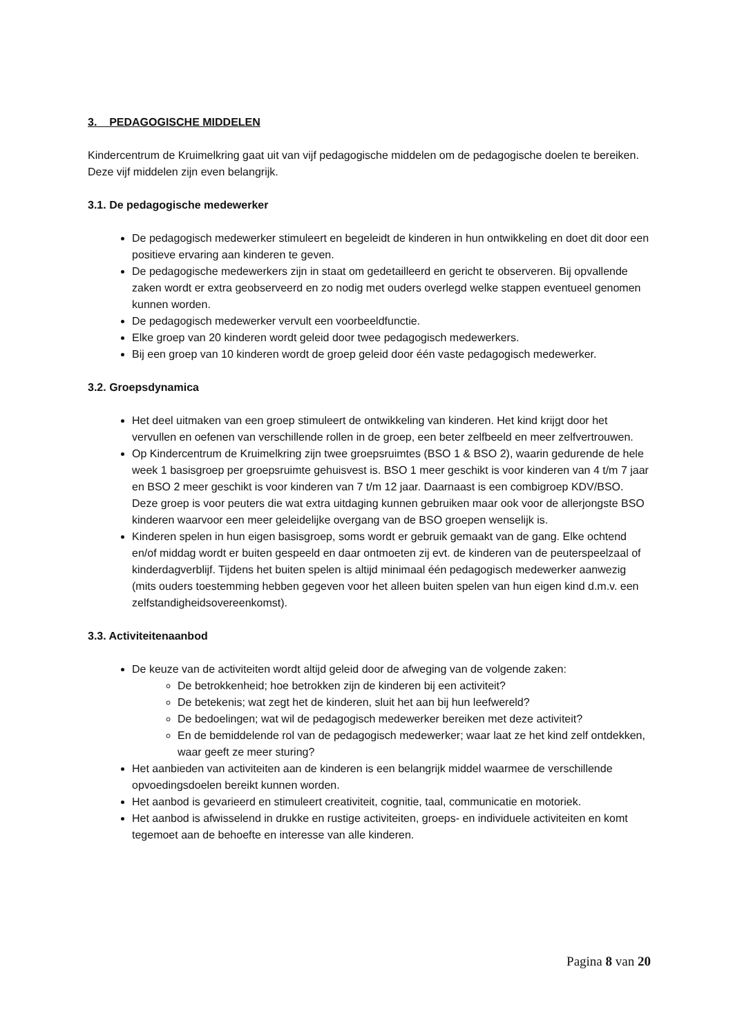3. PEDAGOGISCHE MIDDELEN
Kindercentrum de Kruimelkring gaat uit van vijf pedagogische middelen om de pedagogische doelen te bereiken. Deze vijf middelen zijn even belangrijk.
3.1. De pedagogische medewerker
De pedagogisch medewerker stimuleert en begeleidt de kinderen in hun ontwikkeling en doet dit door een positieve ervaring aan kinderen te geven.
De pedagogische medewerkers zijn in staat om gedetailleerd en gericht te observeren. Bij opvallende zaken wordt er extra geobserveerd en zo nodig met ouders overlegd welke stappen eventueel genomen kunnen worden.
De pedagogisch medewerker vervult een voorbeeldfunctie.
Elke groep van 20 kinderen wordt geleid door twee pedagogisch medewerkers.
Bij een groep van 10 kinderen wordt de groep geleid door één vaste pedagogisch medewerker.
3.2. Groepsdynamica
Het deel uitmaken van een groep stimuleert de ontwikkeling van kinderen. Het kind krijgt door het vervullen en oefenen van verschillende rollen in de groep, een beter zelfbeeld en meer zelfvertrouwen.
Op Kindercentrum de Kruimelkring zijn twee groepsruimtes (BSO 1 & BSO 2), waarin gedurende de hele week 1 basisgroep per groepsruimte gehuisvest is. BSO 1 meer geschikt is voor kinderen van 4 t/m 7 jaar en BSO 2 meer geschikt is voor kinderen van 7 t/m 12 jaar. Daarnaast is een combigroep KDV/BSO. Deze groep is voor peuters die wat extra uitdaging kunnen gebruiken maar ook voor de allerjongste BSO kinderen waarvoor een meer geleidelijke overgang van de BSO groepen wenselijk is.
Kinderen spelen in hun eigen basisgroep, soms wordt er gebruik gemaakt van de gang. Elke ochtend en/of middag wordt er buiten gespeeld en daar ontmoeten zij evt. de kinderen van de peuterspeelzaal of kinderdagverblijf. Tijdens het buiten spelen is altijd minimaal één pedagogisch medewerker aanwezig (mits ouders toestemming hebben gegeven voor het alleen buiten spelen van hun eigen kind d.m.v. een zelfstandigheidsovereenkomst).
3.3. Activiteitenaanbod
De keuze van de activiteiten wordt altijd geleid door de afweging van de volgende zaken:
De betrokkenheid; hoe betrokken zijn de kinderen bij een activiteit?
De betekenis; wat zegt het de kinderen, sluit het aan bij hun leefwereld?
De bedoelingen; wat wil de pedagogisch medewerker bereiken met deze activiteit?
En de bemiddelende rol van de pedagogisch medewerker; waar laat ze het kind zelf ontdekken, waar geeft ze meer sturing?
Het aanbieden van activiteiten aan de kinderen is een belangrijk middel waarmee de verschillende opvoedingsdoelen bereikt kunnen worden.
Het aanbod is gevarieerd en stimuleert creativiteit, cognitie, taal, communicatie en motoriek.
Het aanbod is afwisselend in drukke en rustige activiteiten, groeps- en individuele activiteiten en komt tegemoet aan de behoefte en interesse van alle kinderen.
Pagina 8 van 20